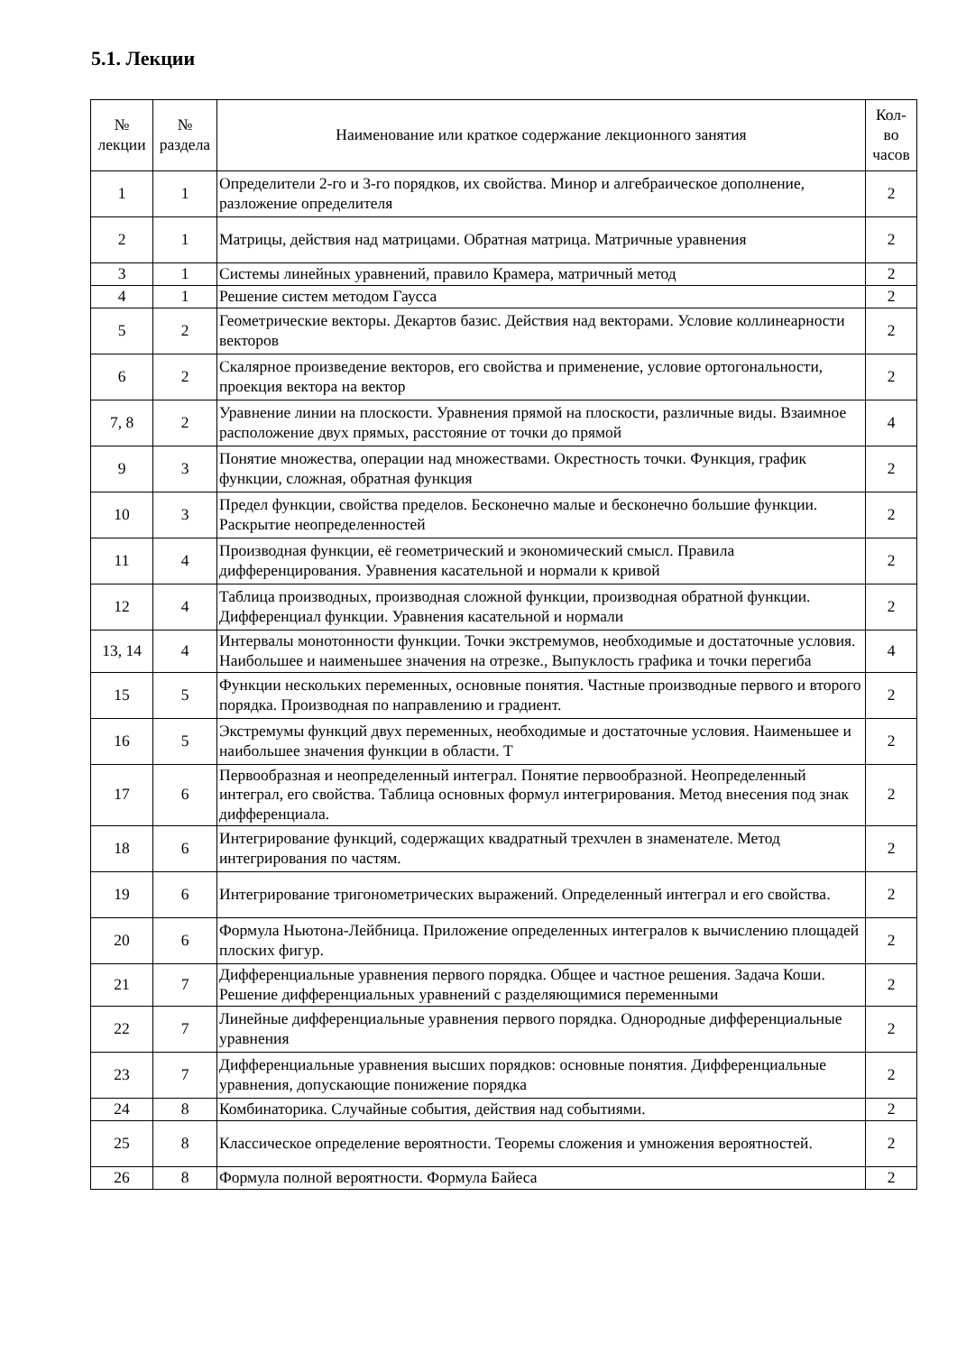5.1. Лекции
| № лекции | № раздела | Наименование или краткое содержание лекционного занятия | Кол- во часов |
| --- | --- | --- | --- |
| 1 | 1 | Определители 2-го и 3-го порядков, их свойства. Минор и алгебраическое дополнение, разложение определителя | 2 |
| 2 | 1 | Матрицы, действия над матрицами. Обратная матрица. Матричные уравнения | 2 |
| 3 | 1 | Системы линейных уравнений, правило Крамера, матричный метод | 2 |
| 4 | 1 | Решение систем методом Гаусса | 2 |
| 5 | 2 | Геометрические векторы. Декартов базис. Действия над векторами. Условие коллинеарности векторов | 2 |
| 6 | 2 | Скалярное произведение векторов, его свойства и применение, условие ортогональности, проекция вектора на вектор | 2 |
| 7, 8 | 2 | Уравнение линии на плоскости. Уравнения прямой на плоскости, различные виды. Взаимное расположение двух прямых, расстояние от точки до прямой | 4 |
| 9 | 3 | Понятие множества, операции над множествами. Окрестность точки. Функция, график функции, сложная, обратная функция | 2 |
| 10 | 3 | Предел функции, свойства пределов. Бесконечно малые и бесконечно большие функции. Раскрытие неопределенностей | 2 |
| 11 | 4 | Производная функции, её геометрический и экономический смысл. Правила дифференцирования. Уравнения касательной и нормали к кривой | 2 |
| 12 | 4 | Таблица производных, производная сложной функции, производная обратной функции. Дифференциал функции. Уравнения касательной и нормали | 2 |
| 13, 14 | 4 | Интервалы монотонности функции. Точки экстремумов, необходимые и достаточные условия. Наибольшее и наименьшее значения на отрезке., Выпуклость графика и точки перегиба | 4 |
| 15 | 5 | Функции нескольких переменных, основные понятия. Частные производные первого и второго порядка. Производная по направлению и градиент. | 2 |
| 16 | 5 | Экстремумы функций двух переменных, необходимые и достаточные условия. Наименьшее и наибольшее значения функции в области. Т | 2 |
| 17 | 6 | Первообразная и неопределенный интеграл. Понятие первообразной. Неопределенный интеграл, его свойства. Таблица основных формул интегрирования. Метод внесения под знак дифференциала. | 2 |
| 18 | 6 | Интегрирование функций, содержащих квадратный трехчлен в знаменателе. Метод интегрирования по частям. | 2 |
| 19 | 6 | Интегрирование тригонометрических выражений. Определенный интеграл и его свойства. | 2 |
| 20 | 6 | Формула Ньютона-Лейбница. Приложение определенных интегралов к вычислению площадей плоских фигур. | 2 |
| 21 | 7 | Дифференциальные уравнения первого порядка. Общее и частное решения. Задача Коши. Решение дифференциальных уравнений с разделяющимися переменными | 2 |
| 22 | 7 | Линейные дифференциальные уравнения первого порядка. Однородные дифференциальные уравнения | 2 |
| 23 | 7 | Дифференциальные уравнения высших порядков: основные понятия. Дифференциальные уравнения, допускающие понижение порядка | 2 |
| 24 | 8 | Комбинаторика. Случайные события, действия над событиями. | 2 |
| 25 | 8 | Классическое определение вероятности. Теоремы сложения и умножения вероятностей. | 2 |
| 26 | 8 | Формула полной вероятности. Формула Байеса | 2 |